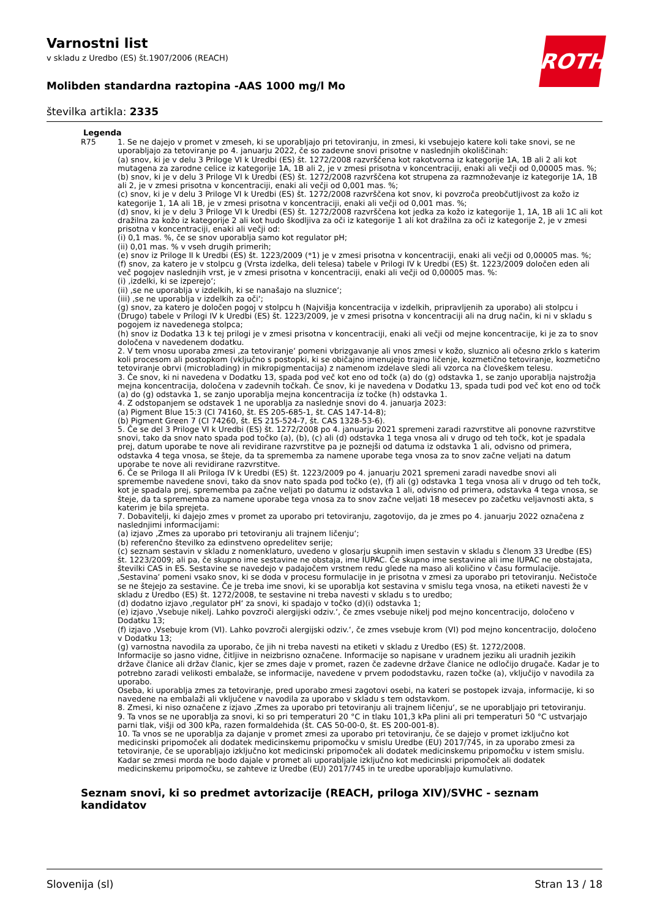ROTH
Varnostni list
v skladu z Uredbo (ES) št.1907/2006 (REACH)
Molibden standardna raztopina -AAS 1000 mg/l Mo
številka artikla: 2335
| Legenda | |
| --- | --- |
| R75 | 1. Se ne dajejo v promet v zmeseh, ki se uporabljajo pri tetoviranju, in zmesi, ki vsebujejo katere koli take snovi, se ne uporabljajo za tetoviranje po 4. januarju 2022, če so zadevne snovi prisotne v naslednjih okoliščinah: (a) snov, ki je v delu 3 Priloge VI k Uredbi (ES) št. 1272/2008 razvrščena kot rakotvorna iz kategorije 1A, 1B ali 2 ali kot mutagena za zarodne celice iz kategorije 1A, 1B ali 2, je v zmesi prisotna v koncentraciji, enaki ali večji od 0,00005 mas. %; (b) snov, ki je v delu 3 Priloge VI k Uredbi (ES) št. 1272/2008 razvrščena kot strupena za razmnoževanje iz kategorije 1A, 1B ali 2, je v zmesi prisotna v koncentraciji, enaki ali večji od 0,001 mas. %; (c) snov, ki je v delu 3 Priloge VI k Uredbi (ES) št. 1272/2008 razvrščena kot snov, ki povzroča preobčutljivost za kožo iz kategorije 1, 1A ali 1B, je v zmesi prisotna v koncentraciji, enaki ali večji od 0,001 mas. %; (d) snov, ki je v delu 3 Priloge VI k Uredbi (ES) št. 1272/2008 razvrščena kot jedka za kožo iz kategorije 1, 1A, 1B ali 1C ali kot dražilna za kožo iz kategorije 2 ali kot hudo škodljiva za oči iz kategorije 1 ali kot dražilna za oči iz kategorije 2, je v zmesi prisotna v koncentraciji, enaki ali večji od: (i) 0,1 mas. %, če se snov uporablja samo kot regulator pH; (ii) 0,01 mas. % v vseh drugih primerih; (e) snov iz Priloge II k Uredbi (ES) št. 1223/2009 (*1) je v zmesi prisotna v koncentraciji, enaki ali večji od 0,00005 mas. %; (f) snov, za katero je v stolpcu g (Vrsta izdelka, deli telesa) tabele v Prilogi IV k Uredbi (ES) št. 1223/2009 določen eden ali več pogojev naslednjih vrst, je v zmesi prisotna v koncentraciji, enaki ali večji od 0,00005 mas. %: (i) ‚izdelki, ki se izperejo‘; (ii) ‚se ne uporablja v izdelkih, ki se nanašajo na sluznice‘; (iii) ‚se ne uporablja v izdelkih za oči‘; (g) snov, za katero je določen pogoj v stolpcu h (Najvišja koncentracija v izdelkih, pripravljenih za uporabo) ali stolpcu i (Drugo) tabele v Prilogi IV k Uredbi (ES) št. 1223/2009, je v zmesi prisotna v koncentraciji ali na drug način, ki ni v skladu s pogojem iz navedenega stolpca; (h) snov iz Dodatka 13 k tej prilogi je v zmesi prisotna v koncentraciji, enaki ali večji od mejne koncentracije, ki je za to snov določena v navedenem dodatku. 2. V tem vnosu uporaba zmesi ‚za tetoviranje‘ pomeni vbrizgavanje ali vnos zmesi v kožo, sluznico ali očesno zrklo s katerim koli procesom ali postopkom (vključno s postopki, ki se običajno imenujejo trajno ličenje, kozmetično tetoviranje, kozmetično tetoviranje obrvi (microblading) in mikropigmentacija) z namenom izdelave sledi ali vzorca na človeškem telesu. 3. Če snov, ki ni navedena v Dodatku 13, spada pod več kot eno od točk (a) do (g) odstavka 1, se zanjo uporablja najstrožja mejna koncentracija, določena v zadevnih točkah. Če snov, ki je navedena v Dodatku 13, spada tudi pod več kot eno od točk (a) do (g) odstavka 1, se zanjo uporablja mejna koncentracija iz točke (h) odstavka 1. 4. Z odstopanjem se odstavek 1 ne uporablja za naslednje snovi do 4. januarja 2023: (a) Pigment Blue 15:3 (CI 74160, št. ES 205-685-1, št. CAS 147-14-8); (b) Pigment Green 7 (CI 74260, št. ES 215-524-7, št. CAS 1328-53-6). 5. Če se del 3 Priloge VI k Uredbi (ES) št. 1272/2008 po 4. januarju 2021 spremeni zaradi razvrstitve ali ponovne razvrstitve snovi, tako da snov nato spada pod točko (a), (b), (c) ali (d) odstavka 1 tega vnosa ali v drugo od teh točk, kot je spadala prej, datum uporabe te nove ali revidirane razvrstitve pa je poznejši od datuma iz odstavka 1 ali, odvisno od primera, odstavka 4 tega vnosa, se šteje, da ta sprememba za namene uporabe tega vnosa za to snov začne veljati na datum uporabe te nove ali revidirane razvrstitve. 6. Če se Priloga II ali Priloga IV k Uredbi (ES) št. 1223/2009 po 4. januarju 2021 spremeni zaradi navedbe snovi ali spremembe navedene snovi, tako da snov nato spada pod točko (e), (f) ali (g) odstavka 1 tega vnosa ali v drugo od teh točk, kot je spadala prej, sprememba pa začne veljati po datumu iz odstavka 1 ali, odvisno od primera, odstavka 4 tega vnosa, se šteje, da ta sprememba za namene uporabe tega vnosa za to snov začne veljati 18 mesecev po začetku veljavnosti akta, s katerim je bila sprejeta. 7. Dobavitelji, ki dajejo zmes v promet za uporabo pri tetoviranju, zagotovijo, da je zmes po 4. januarju 2022 označena z naslednjimi informacijami: (a) izjavo ‚Zmes za uporabo pri tetoviranju ali trajnem ličenju‘; (b) referenčno številko za edinstveno opredelitev serije; (c) seznam sestavin v skladu z nomenklaturo, uvedeno v glosarju skupnih imen sestavin v skladu s členom 33 Uredbe (ES) št. 1223/2009; ali pa, če skupno ime sestavine ne obstaja, ime IUPAC. Če skupno ime sestavine ali ime IUPAC ne obstajata, številki CAS in ES. Sestavine se navedejo v padajočem vrstnem redu glede na maso ali količino v času formulacije. ‚Sestavina‘ pomeni vsako snov, ki se doda v procesu formulacije in je prisotna v zmesi za uporabo pri tetoviranju. Nečistoče se ne štejejo za sestavine. Če je treba ime snovi, ki se uporablja kot sestavina v smislu tega vnosa, na etiketi navesti že v skladu z Uredbo (ES) št. 1272/2008, te sestavine ni treba navesti v skladu s to uredbo; (d) dodatno izjavo ‚regulator pH‘ za snovi, ki spadajo v točko (d)(i) odstavka 1; (e) izjavo ‚Vsebuje nikelj. Lahko povzroči alergijski odziv.‘, če zmes vsebuje nikelj pod mejno koncentracijo, določeno v Dodatku 13; (f) izjavo ‚Vsebuje krom (VI). Lahko povzroči alergijski odziv.‘, če zmes vsebuje krom (VI) pod mejno koncentracijo, določeno v Dodatku 13; (g) varnostna navodila za uporabo, če jih ni treba navesti na etiketi v skladu z Uredbo (ES) št. 1272/2008. Informacije so jasno vidne, čitljive in neizbrisno označene. Informacije so napisane v uradnem jeziku ali uradnih jezikih države članice ali držav članic, kjer se zmes daje v promet, razen če zadevne države članice ne odločijo drugače. Kadar je to potrebno zaradi velikosti embalaže, se informacije, navedene v prvem pododstavku, razen točke (a), vključijo v navodila za uporabo. Oseba, ki uporablja zmes za tetoviranje, pred uporabo zmesi zagotovi osebi, na kateri se postopek izvaja, informacije, ki so navedene na embalaži ali vključene v navodila za uporabo v skladu s tem odstavkom. 8. Zmesi, ki niso označene z izjavo ‚Zmes za uporabo pri tetoviranju ali trajnem ličenju‘, se ne uporabljajo pri tetoviranju. 9. Ta vnos se ne uporablja za snovi, ki so pri temperaturi 20 °C in tlaku 101,3 kPa plini ali pri temperaturi 50 °C ustvarjajo parni tlak, višji od 300 kPa, razen formaldehida (št. CAS 50-00-0, št. ES 200-001-8). 10. Ta vnos se ne uporablja za dajanje v promet zmesi za uporabo pri tetoviranju, če se dajejo v promet izključno kot medicinski pripomoček ali dodatek medicinskemu pripomočku v smislu Uredbe (EU) 2017/745, in za uporabo zmesi za tetoviranje, če se uporabljajo izključno kot medicinski pripomoček ali dodatek medicinskemu pripomočku v istem smislu. Kadar se zmesi morda ne bodo dajale v promet ali uporabljale izključno kot medicinski pripomoček ali dodatek medicinskemu pripomočku, se zahteve iz Uredbe (EU) 2017/745 in te uredbe uporabljajo kumulativno. |
Seznam snovi, ki so predmet avtorizacije (REACH, priloga XIV)/SVHC - seznam kandidatov
Slovenija (sl) Stran 13 / 18